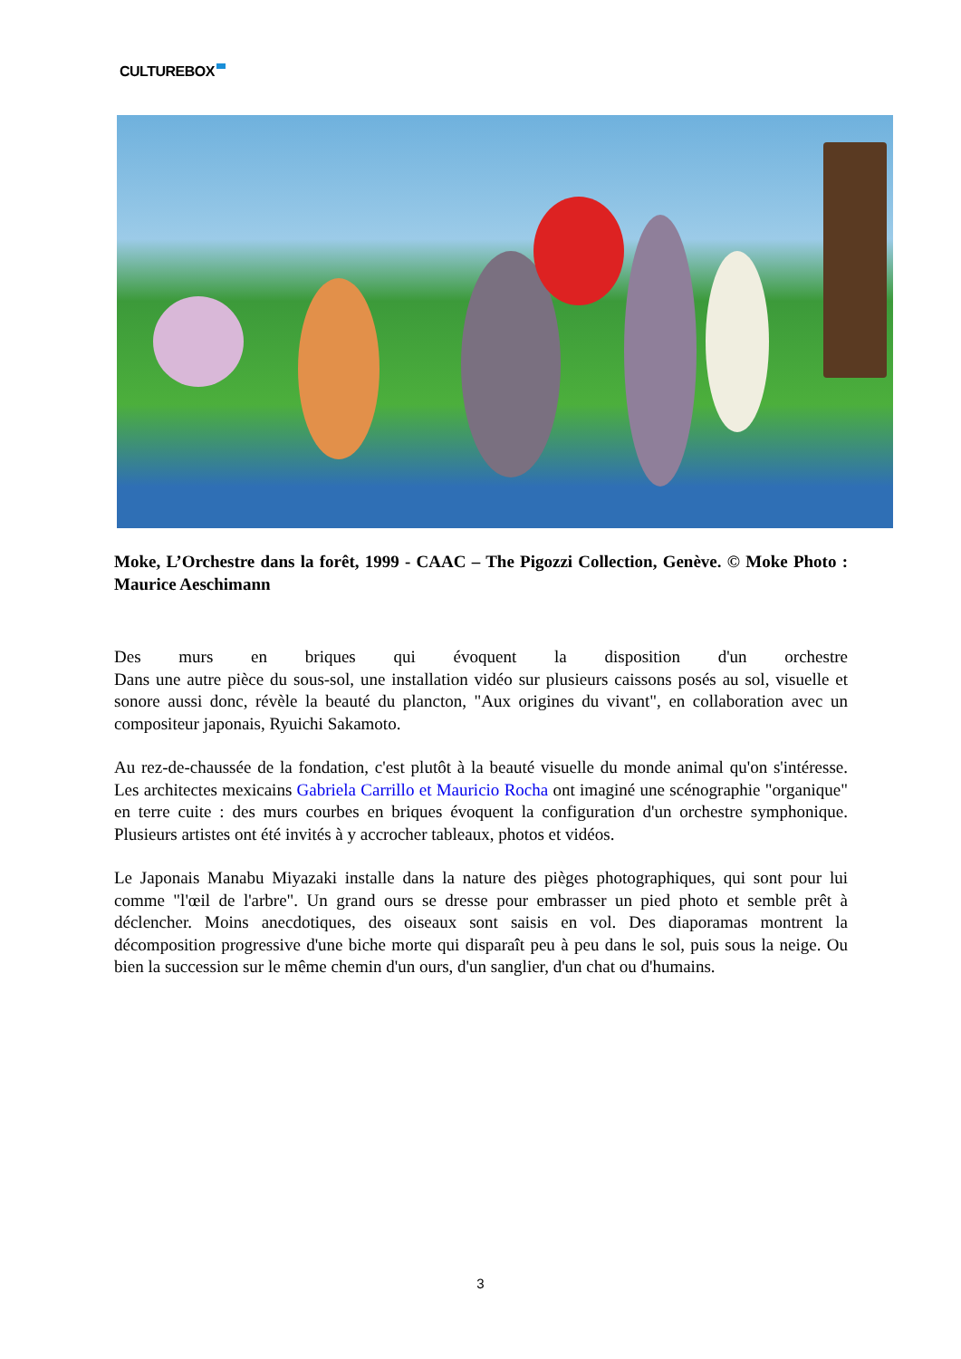CULTUREBOX
Moke, L’Orchestre dans la forêt, 1999 - CAAC – The Pigozzi Collection, Genève. © Moke Photo : Maurice Aeschimann
Des murs en briques qui évoquent la disposition d'un orchestre
Dans une autre pièce du sous-sol, une installation vidéo sur plusieurs caissons posés au sol, visuelle et sonore aussi donc, révèle la beauté du plancton, "Aux origines du vivant", en collaboration avec un compositeur japonais, Ryuichi Sakamoto.
Au rez-de-chaussée de la fondation, c'est plutôt à la beauté visuelle du monde animal qu'on s'intéresse. Les architectes mexicains Gabriela Carrillo et Mauricio Rocha ont imaginé une scénographie "organique" en terre cuite : des murs courbes en briques évoquent la configuration d'un orchestre symphonique. Plusieurs artistes ont été invités à y accrocher tableaux, photos et vidéos.
Le Japonais Manabu Miyazaki installe dans la nature des pièges photographiques, qui sont pour lui comme "l'œil de l'arbre". Un grand ours se dresse pour embrasser un pied photo et semble prêt à déclencher. Moins anecdotiques, des oiseaux sont saisis en vol. Des diaporamas montrent la décomposition progressive d'une biche morte qui disparaît peu à peu dans le sol, puis sous la neige. Ou bien la succession sur le même chemin d'un ours, d'un sanglier, d'un chat ou d'humains.
3